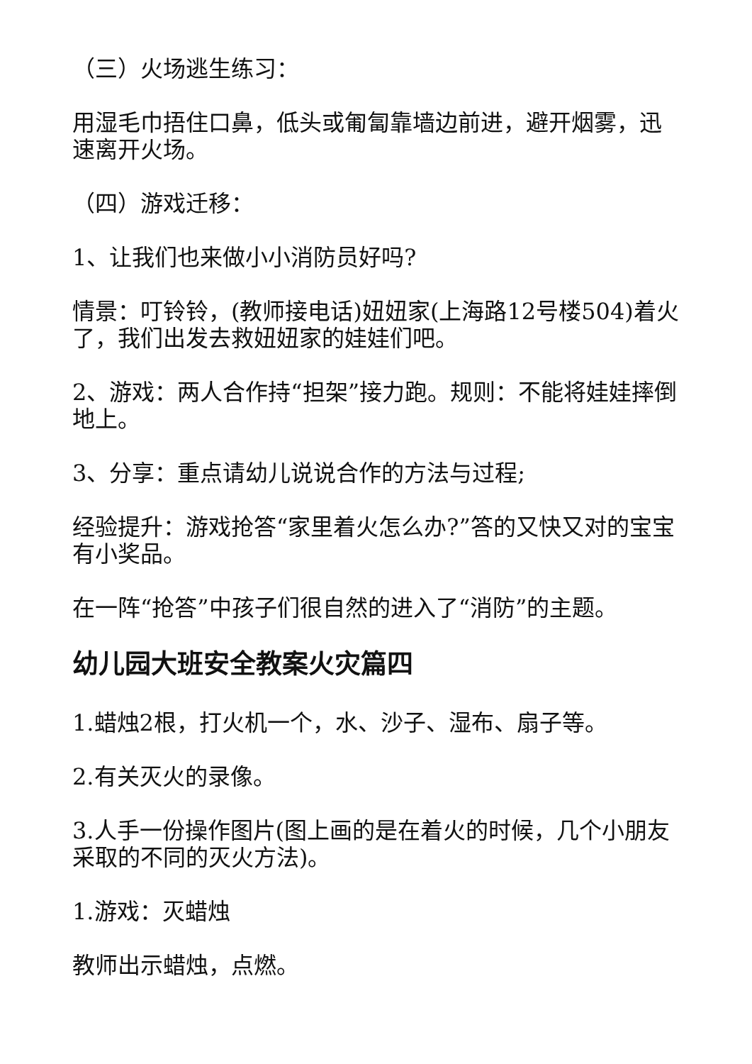（三）火场逃生练习：
用湿毛巾捂住口鼻，低头或匍匐靠墙边前进，避开烟雾，迅速离开火场。
（四）游戏迁移：
1、让我们也来做小小消防员好吗?
情景：叮铃铃，(教师接电话)妞妞家(上海路12号楼504)着火了，我们出发去救妞妞家的娃娃们吧。
2、游戏：两人合作持“担架”接力跑。规则：不能将娃娃摔倒地上。
3、分享：重点请幼儿说说合作的方法与过程;
经验提升：游戏抢答“家里着火怎么办?”答的又快又对的宝宝有小奖品。
在一阵“抢答”中孩子们很自然的进入了“消防”的主题。
幼儿园大班安全教案火灾篇四
1.蜡烛2根，打火机一个，水、沙子、湿布、扇子等。
2.有关灭火的录像。
3.人手一份操作图片(图上画的是在着火的时候，几个小朋友采取的不同的灭火方法)。
1.游戏：灭蜡烛
教师出示蜡烛，点燃。